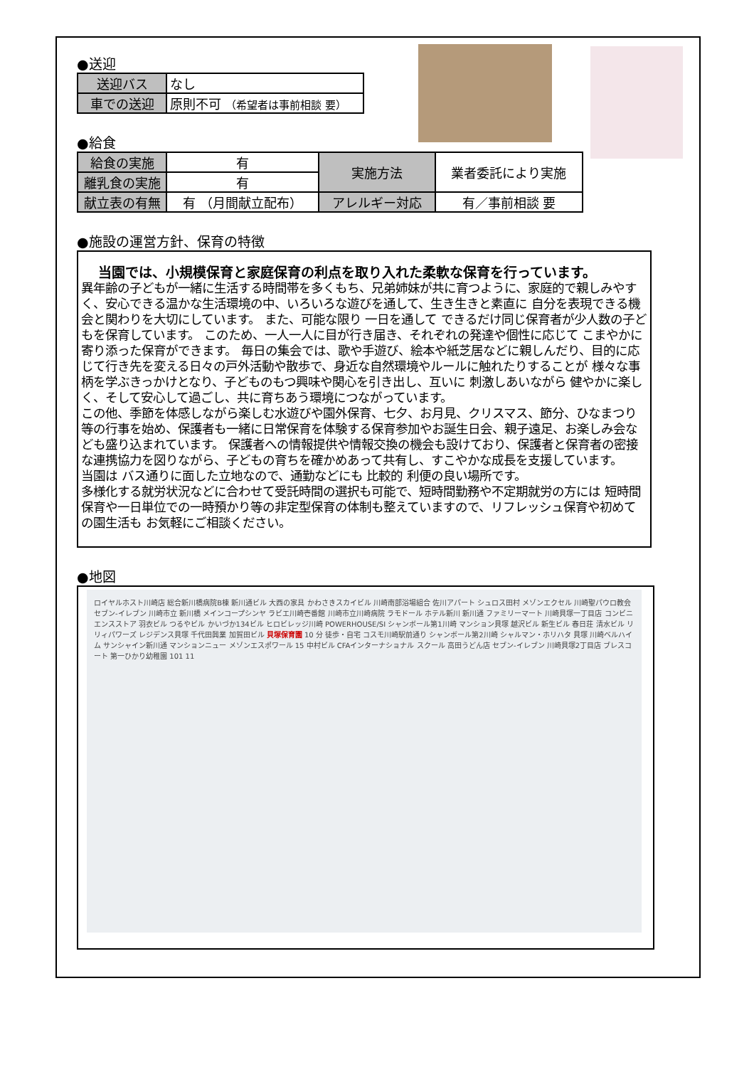●送迎
| 送迎バス | なし |
| 車での送迎 | 原則不可 （希望者は事前相談 要） |
●給食
| 給食の実施 | 有 | 実施方法 | 業者委託により実施 |
| 離乳食の実施 | 有 | | |
| 献立表の有無 | 有 （月間献立配布） | アレルギー対応 | 有／事前相談 要 |
●施設の運営方針、保育の特徴
当園では、小規模保育と家庭保育の利点を取り入れた柔軟な保育を行っています。
異年齢の子どもが一緒に生活する時間帯を多くもち、兄弟姉妹が共に育つように、家庭的で親しみやすく、安心できる温かな生活環境の中、いろいろな遊びを通して、生き生きと素直に 自分を表現できる機会と関わりを大切にしています。 また、可能な限り 一日を通して できるだけ同じ保育者が少人数の子どもを保育しています。 このため、一人一人に目が行き届き、それぞれの発達や個性に応じて こまやかに寄り添った保育ができます。 毎日の集会では、歌や手遊び、絵本や紙芝居などに親しんだり、目的に応じて行き先を変える日々の戸外活動や散歩で、身近な自然環境やルールに触れたりすることが 様々な事柄を学ぶきっかけとなり、子どものもつ興味や関心を引き出し、互いに 刺激しあいながら 健やかに楽しく、そして安心して過ごし、共に育ちあう環境につながっています。
この他、季節を体感しながら楽しむ水遊びや園外保育、七夕、お月見、クリスマス、節分、ひなまつり等の行事を始め、保護者も一緒に日常保育を体験する保育参加やお誕生日会、親子遠足、お楽しみ会なども盛り込まれています。 保護者への情報提供や情報交換の機会も設けており、保護者と保育者の密接な連携協力を図りながら、子どもの育ちを確かめあって共有し、すこやかな成長を支援しています。
当園は バス通りに面した立地なので、通勤などにも 比較的 利便の良い場所です。
多様化する就労状況などに合わせて受託時間の選択も可能で、短時間勤務や不定期就労の方には 短時間保育や一日単位での一時預かり等の非定型保育の体制も整えていますので、リフレッシュ保育や初めての園生活も お気軽にご相談ください。
●地図
ロイヤルホスト川崎店 総合新川橋病院B棟 新川通ビル 大西の家具 かわさきスカイビル 川崎南部浴場組合 佐川アパート シュロス田村 メゾンエクセル 川崎聖パウロ教会 セブン-イレブン 川崎市立 新川橋 メインコープシンヤ ラビエ川崎壱番館 川崎市立川崎病院 ラモドール ホテル新川 新川通 ファミリーマート 川崎貝塚一丁目店 コンビニエンスストア 羽衣ビル つるやビル かいづか134ビル ヒロビレッジ川崎 POWERHOUSE/SI シャンボール第1川崎 マンション貝塚 越沢ビル 新生ビル 春日荘 清水ビル リリィパワーズ レジデンス貝塚 千代田興業 加賀田ビル 貝塚保育園 10 分 徒歩・自宅 コスモ川崎駅前通り シャンボール第2川崎 シャルマン・ホリハタ 貝塚 川崎ベルハイム サンシャイン新川通 マンションニュー メゾンエスポワール 15 中村ビル CFAインターナショナル スクール 高田うどん店 セブン-イレブン 川崎貝塚2丁目店 ブレスコート 第一ひかり幼稚園 101 11